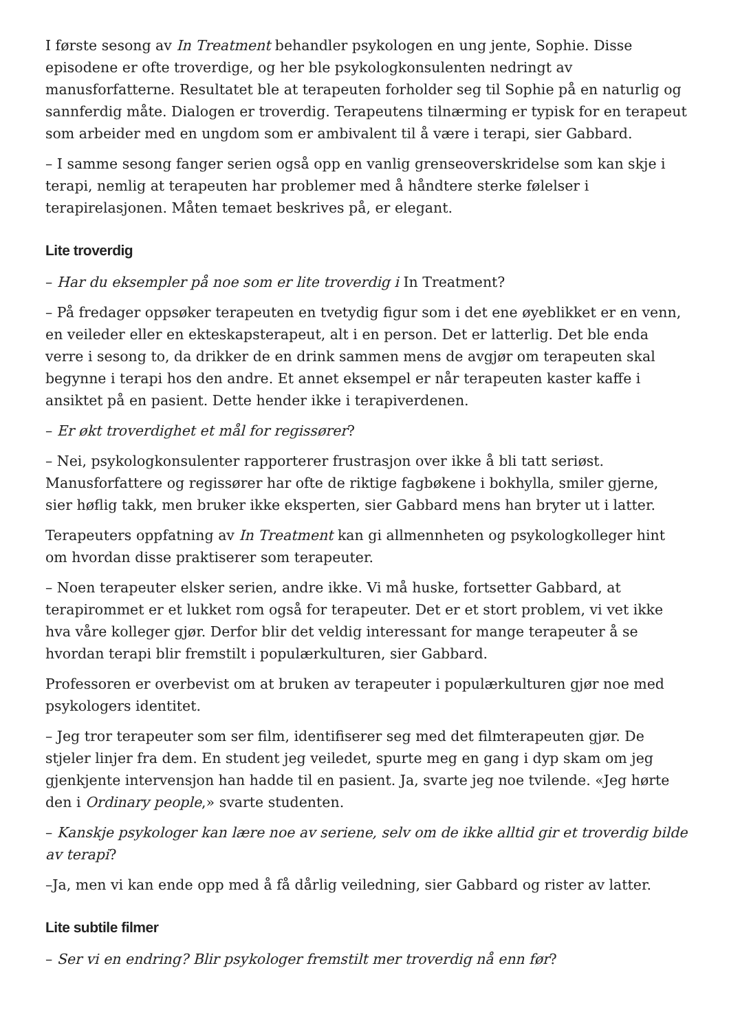I første sesong av In Treatment behandler psykologen en ung jente, Sophie. Disse episodene er ofte troverdige, og her ble psykologkonsulenten nedringt av manusforfatterne. Resultatet ble at terapeuten forholder seg til Sophie på en naturlig og sannferdig måte. Dialogen er troverdig. Terapeutens tilnærming er typisk for en terapeut som arbeider med en ungdom som er ambivalent til å være i terapi, sier Gabbard.
– I samme sesong fanger serien også opp en vanlig grenseoverskridelse som kan skje i terapi, nemlig at terapeuten har problemer med å håndtere sterke følelser i terapirelasjonen. Måten temaet beskrives på, er elegant.
Lite troverdig
– Har du eksempler på noe som er lite troverdig i In Treatment?
– På fredager oppsøker terapeuten en tvetydig figur som i det ene øyeblikket er en venn, en veileder eller en ekteskapsterapeut, alt i en person. Det er latterlig. Det ble enda verre i sesong to, da drikker de en drink sammen mens de avgjør om terapeuten skal begynne i terapi hos den andre. Et annet eksempel er når terapeuten kaster kaffe i ansiktet på en pasient. Dette hender ikke i terapiverdenen.
– Er økt troverdighet et mål for regissører?
– Nei, psykologkonsulenter rapporterer frustrasjon over ikke å bli tatt seriøst. Manusforfattere og regissører har ofte de riktige fagbøkene i bokhylla, smiler gjerne, sier høflig takk, men bruker ikke eksperten, sier Gabbard mens han bryter ut i latter.
Terapeuters oppfatning av In Treatment kan gi allmennheten og psykologkolleger hint om hvordan disse praktiserer som terapeuter.
– Noen terapeuter elsker serien, andre ikke. Vi må huske, fortsetter Gabbard, at terapirommet er et lukket rom også for terapeuter. Det er et stort problem, vi vet ikke hva våre kolleger gjør. Derfor blir det veldig interessant for mange terapeuter å se hvordan terapi blir fremstilt i populærkulturen, sier Gabbard.
Professoren er overbevist om at bruken av terapeuter i populærkulturen gjør noe med psykologers identitet.
– Jeg tror terapeuter som ser film, identifiserer seg med det filmterapeuten gjør. De stjeler linjer fra dem. En student jeg veiledet, spurte meg en gang i dyp skam om jeg gjenkjente intervensjon han hadde til en pasient. Ja, svarte jeg noe tvilende. «Jeg hørte den i Ordinary people,» svarte studenten.
– Kanskje psykologer kan lære noe av seriene, selv om de ikke alltid gir et troverdig bilde av terapi?
–Ja, men vi kan ende opp med å få dårlig veiledning, sier Gabbard og rister av latter.
Lite subtile filmer
– Ser vi en endring? Blir psykologer fremstilt mer troverdig nå enn før?